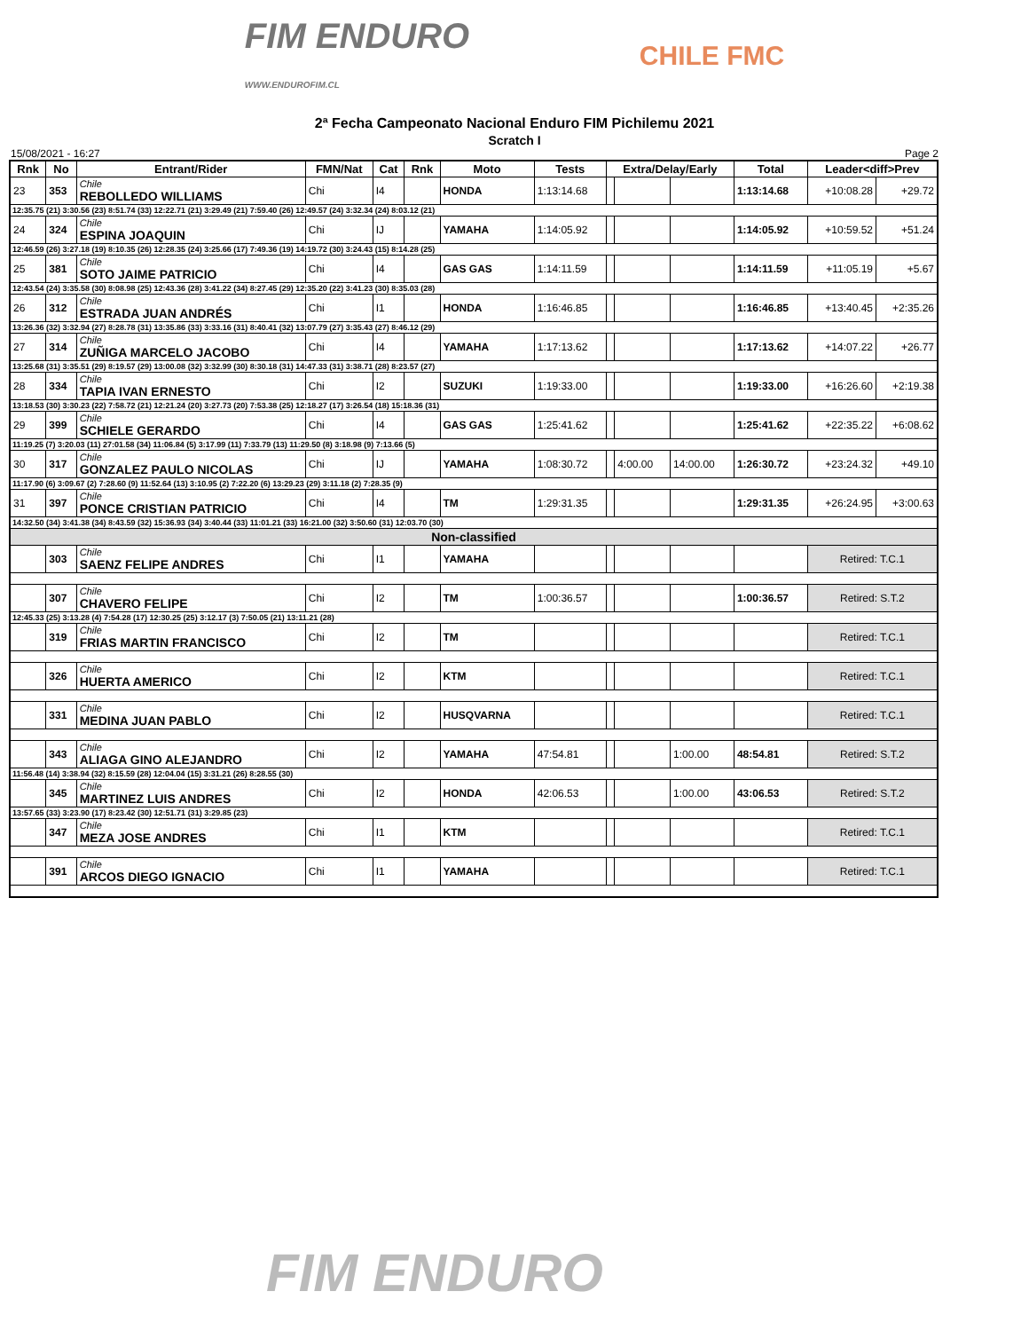FIM ENDURO
WWW.ENDUROFIM.CL
CHILE FMC
2ª Fecha Campeonato Nacional Enduro FIM Pichilemu 2021
Scratch I
15/08/2021 - 16:27 Page 2
| Rnk | No | Entrant/Rider | FMN/Nat | Cat | Rnk | Moto | Tests | Extra/Delay/Early | | | Total | Leader<diff>Prev | |
| --- | --- | --- | --- | --- | --- | --- | --- | --- | --- | --- | --- | --- | --- |
| 23 | 353 | Chile REBOLLEDO WILLIAMS | Chi | I4 | | HONDA | 1:13:14.68 | | | | 1:13:14.68 | +10:08.28 | +29.72 |
| 12:35.75 (21) 3:30.56 (23) 8:51.74 (33) 12:22.71 (21) 3:29.49 (21) 7:59.40 (26) 12:49.57 (24) 3:32.34 (24) 8:03.12 (21) | | | | | | | | | | | | | |
| 24 | 324 | Chile ESPINA JOAQUIN | Chi | IJ | | YAMAHA | 1:14:05.92 | | | | 1:14:05.92 | +10:59.52 | +51.24 |
| 12:46.59 (26) 3:27.18 (19) 8:10.35 (26) 12:28.35 (24) 3:25.66 (17) 7:49.36 (19) 14:19.72 (30) 3:24.43 (15) 8:14.28 (25) | | | | | | | | | | | | | |
| 25 | 381 | Chile SOTO JAIME PATRICIO | Chi | I4 | | GAS GAS | 1:14:11.59 | | | | 1:14:11.59 | +11:05.19 | +5.67 |
| 12:43.54 (24) 3:35.58 (30) 8:08.98 (25) 12:43.36 (28) 3:41.22 (34) 8:27.45 (29) 12:35.20 (22) 3:41.23 (30) 8:35.03 (28) | | | | | | | | | | | | | |
| 26 | 312 | Chile ESTRADA JUAN ANDRÉS | Chi | I1 | | HONDA | 1:16:46.85 | | | | 1:16:46.85 | +13:40.45 | +2:35.26 |
| 13:26.36 (32) 3:32.94 (27) 8:28.78 (31) 13:35.86 (33) 3:33.16 (31) 8:40.41 (32) 13:07.79 (27) 3:35.43 (27) 8:46.12 (29) | | | | | | | | | | | | | |
| 27 | 314 | Chile ZUÑIGA MARCELO JACOBO | Chi | I4 | | YAMAHA | 1:17:13.62 | | | | 1:17:13.62 | +14:07.22 | +26.77 |
| 13:25.68 (31) 3:35.51 (29) 8:19.57 (29) 13:00.08 (32) 3:32.99 (30) 8:30.18 (31) 14:47.33 (31) 3:38.71 (28) 8:23.57 (27) | | | | | | | | | | | | | |
| 28 | 334 | Chile TAPIA IVAN ERNESTO | Chi | I2 | | SUZUKI | 1:19:33.00 | | | | 1:19:33.00 | +16:26.60 | +2:19.38 |
| 13:18.53 (30) 3:30.23 (22) 7:58.72 (21) 12:21.24 (20) 3:27.73 (20) 7:53.38 (25) 12:18.27 (17) 3:26.54 (18) 15:18.36 (31) | | | | | | | | | | | | | |
| 29 | 399 | Chile SCHIELE GERARDO | Chi | I4 | | GAS GAS | 1:25:41.62 | | | | 1:25:41.62 | +22:35.22 | +6:08.62 |
| 11:19.25 (7) 3:20.03 (11) 27:01.58 (34) 11:06.84 (5) 3:17.99 (11) 7:33.79 (13) 11:29.50 (8) 3:18.98 (9) 7:13.66 (5) | | | | | | | | | | | | | |
| 30 | 317 | Chile GONZALEZ PAULO NICOLAS | Chi | IJ | | YAMAHA | 1:08:30.72 | | 4:00.00 | 14:00.00 | 1:26:30.72 | +23:24.32 | +49.10 |
| 11:17.90 (6) 3:09.67 (2) 7:28.60 (9) 11:52.64 (13) 3:10.95 (2) 7:22.20 (6) 13:29.23 (29) 3:11.18 (2) 7:28.35 (9) | | | | | | | | | | | | | |
| 31 | 397 | Chile PONCE CRISTIAN PATRICIO | Chi | I4 | | TM | 1:29:31.35 | | | | 1:29:31.35 | +26:24.95 | +3:00.63 |
| 14:32.50 (34) 3:41.38 (34) 8:43.59 (32) 15:36.93 (34) 3:40.44 (33) 11:01.21 (33) 16:21.00 (32) 3:50.60 (31) 12:03.70 (30) | | | | | | | | | | | | | |
| Non-classified | | | | | | | | | | | | | |
| | 303 | Chile SAENZ FELIPE ANDRES | Chi | I1 | | YAMAHA | | | | | | Retired: T.C.1 | |
| | 307 | Chile CHAVERO FELIPE | Chi | I2 | | TM | 1:00:36.57 | | | | 1:00:36.57 | Retired: S.T.2 | |
| 12:45.33 (25) 3:13.28 (4) 7:54.28 (17) 12:30.25 (25) 3:12.17 (3) 7:50.05 (21) 13:11.21 (28) | | | | | | | | | | | | | |
| | 319 | Chile FRIAS MARTIN FRANCISCO | Chi | I2 | | TM | | | | | | Retired: T.C.1 | |
| | 326 | Chile HUERTA AMERICO | Chi | I2 | | KTM | | | | | | Retired: T.C.1 | |
| | 331 | Chile MEDINA JUAN PABLO | Chi | I2 | | HUSQVARNA | | | | | | Retired: T.C.1 | |
| | 343 | Chile ALIAGA GINO ALEJANDRO | Chi | I2 | | YAMAHA | 47:54.81 | | | 1:00.00 | 48:54.81 | Retired: S.T.2 | |
| 11:56.48 (14) 3:38.94 (32) 8:15.59 (28) 12:04.04 (15) 3:31.21 (26) 8:28.55 (30) | | | | | | | | | | | | | |
| | 345 | Chile MARTINEZ LUIS ANDRES | Chi | I2 | | HONDA | 42:06.53 | | | 1:00.00 | 43:06.53 | Retired: S.T.2 | |
| 13:57.65 (33) 3:23.90 (17) 8:23.42 (30) 12:51.71 (31) 3:29.85 (23) | | | | | | | | | | | | | |
| | 347 | Chile MEZA JOSE ANDRES | Chi | I1 | | KTM | | | | | | Retired: T.C.1 | |
| | 391 | Chile ARCOS DIEGO IGNACIO | Chi | I1 | | YAMAHA | | | | | | Retired: T.C.1 | |
FIM ENDURO